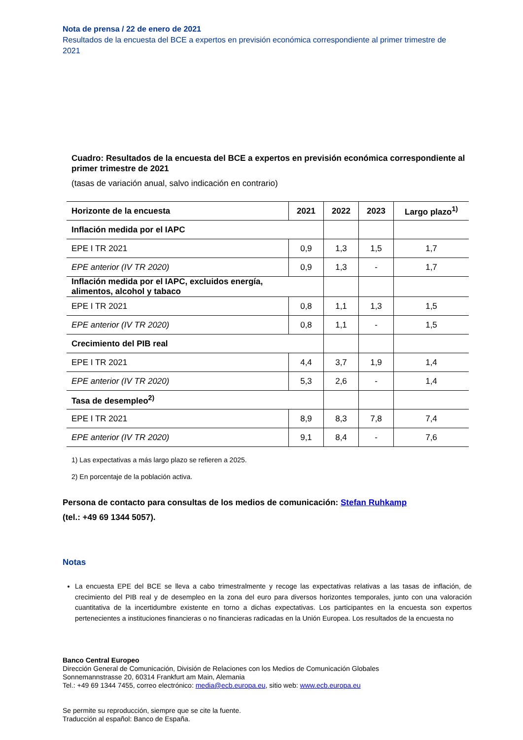Nota de prensa / 22 de enero de 2021
Resultados de la encuesta del BCE a expertos en previsión económica correspondiente al primer trimestre de 2021
Cuadro: Resultados de la encuesta del BCE a expertos en previsión económica correspondiente al primer trimestre de 2021
(tasas de variación anual, salvo indicación en contrario)
| Horizonte de la encuesta | 2021 | 2022 | 2023 | Largo plazo<sup>1)</sup> |
| --- | --- | --- | --- | --- |
| Inflación medida por el IAPC | | | | |
| EPE I TR 2021 | 0,9 | 1,3 | 1,5 | 1,7 |
| EPE anterior (IV TR 2020) | 0,9 | 1,3 | - | 1,7 |
| Inflación medida por el IAPC, excluidos energía, alimentos, alcohol y tabaco | | | | |
| EPE I TR 2021 | 0,8 | 1,1 | 1,3 | 1,5 |
| EPE anterior (IV TR 2020) | 0,8 | 1,1 | - | 1,5 |
| Crecimiento del PIB real | | | | |
| EPE I TR 2021 | 4,4 | 3,7 | 1,9 | 1,4 |
| EPE anterior (IV TR 2020) | 5,3 | 2,6 | - | 1,4 |
| Tasa de desempleo<sup>2)</sup> | | | | |
| EPE I TR 2021 | 8,9 | 8,3 | 7,8 | 7,4 |
| EPE anterior (IV TR 2020) | 9,1 | 8,4 | - | 7,6 |
1) Las expectativas a más largo plazo se refieren a 2025.
2) En porcentaje de la población activa.
Persona de contacto para consultas de los medios de comunicación: Stefan Ruhkamp
(tel.: +49 69 1344 5057).
Notas
La encuesta EPE del BCE se lleva a cabo trimestralmente y recoge las expectativas relativas a las tasas de inflación, de crecimiento del PIB real y de desempleo en la zona del euro para diversos horizontes temporales, junto con una valoración cuantitativa de la incertidumbre existente en torno a dichas expectativas. Los participantes en la encuesta son expertos pertenecientes a instituciones financieras o no financieras radicadas en la Unión Europea. Los resultados de la encuesta no
Banco Central Europeo
Dirección General de Comunicación, División de Relaciones con los Medios de Comunicación Globales
Sonnemannstrasse 20, 60314 Frankfurt am Main, Alemania
Tel.: +49 69 1344 7455, correo electrónico: media@ecb.europa.eu, sitio web: www.ecb.europa.eu
Se permite su reproducción, siempre que se cite la fuente.
Traducción al español: Banco de España.